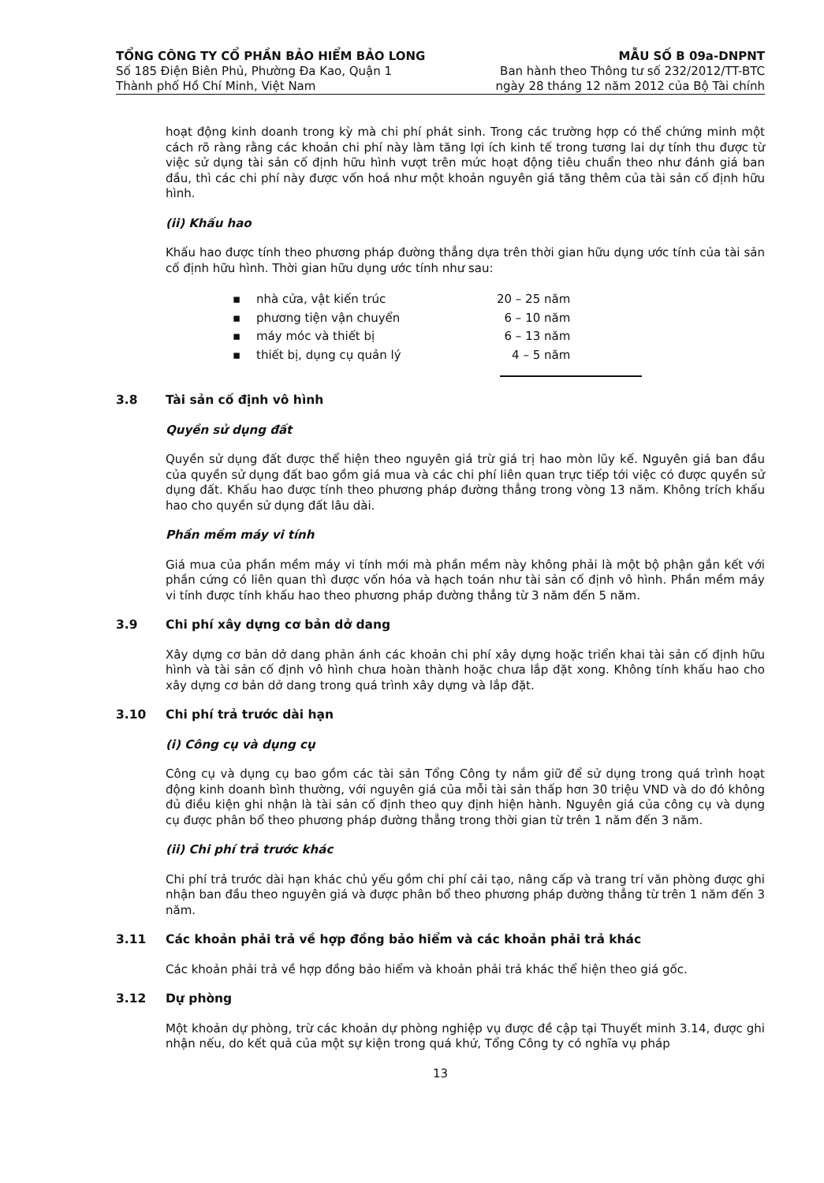TỔNG CÔNG TY CỔ PHẦN BẢO HIỂM BẢO LONG
Số 185 Điện Biên Phủ, Phường Đa Kao, Quận 1
Thành phố Hồ Chí Minh, Việt Nam
MẪU SỐ B 09a-DNPNT
Ban hành theo Thông tư số 232/2012/TT-BTC
ngày 28 tháng 12 năm 2012 của Bộ Tài chính
hoạt động kinh doanh trong kỳ mà chi phí phát sinh. Trong các trường hợp có thể chứng minh một cách rõ ràng rằng các khoản chi phí này làm tăng lợi ích kinh tế trong tương lai dự tính thu được từ việc sử dụng tài sản cố định hữu hình vượt trên mức hoạt động tiêu chuẩn theo như đánh giá ban đầu, thì các chi phí này được vốn hoá như một khoản nguyên giá tăng thêm của tài sản cố định hữu hình.
(ii) Khấu hao
Khấu hao được tính theo phương pháp đường thẳng dựa trên thời gian hữu dụng ước tính của tài sản cố định hữu hình. Thời gian hữu dụng ước tính như sau:
| ▪ | nhà cửa, vật kiến trúc | 20 – 25 năm |
| ▪ | phương tiện vận chuyển | 6 – 10 năm |
| ▪ | máy móc và thiết bị | 6 – 13 năm |
| ▪ | thiết bị, dụng cụ quản lý | 4 – 5 năm |
3.8 Tài sản cố định vô hình
Quyền sử dụng đất
Quyền sử dụng đất được thể hiện theo nguyên giá trừ giá trị hao mòn lũy kế. Nguyên giá ban đầu của quyền sử dụng đất bao gồm giá mua và các chi phí liên quan trực tiếp tới việc có được quyền sử dụng đất. Khấu hao được tính theo phương pháp đường thẳng trong vòng 13 năm. Không trích khấu hao cho quyền sử dụng đất lâu dài.
Phần mềm máy vi tính
Giá mua của phần mềm máy vi tính mới mà phần mềm này không phải là một bộ phận gắn kết với phần cứng có liên quan thì được vốn hóa và hạch toán như tài sản cố định vô hình. Phần mềm máy vi tính được tính khấu hao theo phương pháp đường thẳng từ 3 năm đến 5 năm.
3.9 Chi phí xây dựng cơ bản dở dang
Xây dựng cơ bản dở dang phản ánh các khoản chi phí xây dựng hoặc triển khai tài sản cố định hữu hình và tài sản cố định vô hình chưa hoàn thành hoặc chưa lắp đặt xong. Không tính khấu hao cho xây dựng cơ bản dở dang trong quá trình xây dựng và lắp đặt.
3.10 Chi phí trả trước dài hạn
(i) Công cụ và dụng cụ
Công cụ và dụng cụ bao gồm các tài sản Tổng Công ty nắm giữ để sử dụng trong quá trình hoạt động kinh doanh bình thường, với nguyên giá của mỗi tài sản thấp hơn 30 triệu VND và do đó không đủ điều kiện ghi nhận là tài sản cố định theo quy định hiện hành. Nguyên giá của công cụ và dụng cụ được phân bổ theo phương pháp đường thẳng trong thời gian từ trên 1 năm đến 3 năm.
(ii) Chi phí trả trước khác
Chi phí trả trước dài hạn khác chủ yếu gồm chi phí cải tạo, nâng cấp và trang trí văn phòng được ghi nhận ban đầu theo nguyên giá và được phân bổ theo phương pháp đường thẳng từ trên 1 năm đến 3 năm.
3.11 Các khoản phải trả về hợp đồng bảo hiểm và các khoản phải trả khác
Các khoản phải trả về hợp đồng bảo hiểm và khoản phải trả khác thể hiện theo giá gốc.
3.12 Dự phòng
Một khoản dự phòng, trừ các khoản dự phòng nghiệp vụ được đề cập tại Thuyết minh 3.14, được ghi nhận nếu, do kết quả của một sự kiện trong quá khứ, Tổng Công ty có nghĩa vụ pháp
13